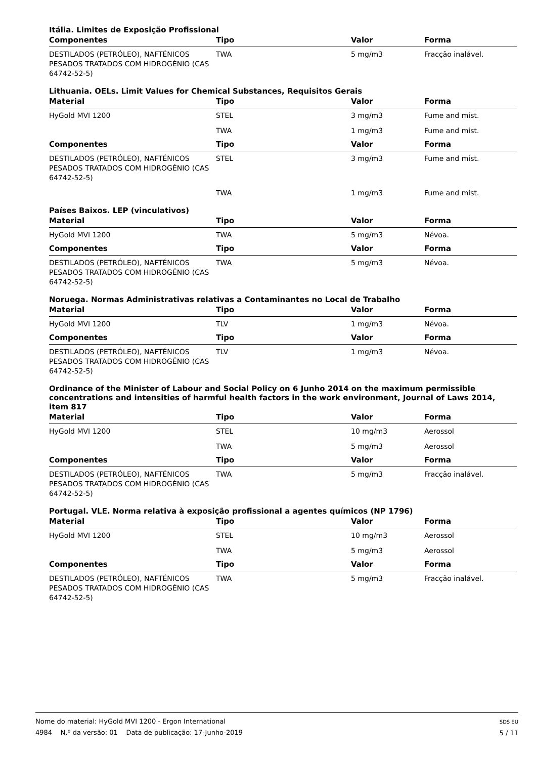Itália. Limites de Exposição Profissional
| Componentes | Tipo | Valor | Forma |
| --- | --- | --- | --- |
| DESTILADOS (PETRÓLEO), NAFTÉNICOS PESADOS TRATADOS COM HIDROGÉNIO (CAS 64742-52-5) | TWA | 5 mg/m3 | Fracção inalável. |
Lithuania. OELs. Limit Values for Chemical Substances, Requisitos Gerais
| Material | Tipo | Valor | Forma |
| --- | --- | --- | --- |
| HyGold MVI 1200 | STEL | 3 mg/m3 | Fume and mist. |
| | TWA | 1 mg/m3 | Fume and mist. |
| Componentes | Tipo | Valor | Forma |
| DESTILADOS (PETRÓLEO), NAFTÉNICOS PESADOS TRATADOS COM HIDROGÉNIO (CAS 64742-52-5) | STEL | 3 mg/m3 | Fume and mist. |
| | TWA | 1 mg/m3 | Fume and mist. |
Países Baixos. LEP (vinculativos)
| Material | Tipo | Valor | Forma |
| --- | --- | --- | --- |
| HyGold MVI 1200 | TWA | 5 mg/m3 | Névoa. |
| Componentes | Tipo | Valor | Forma |
| DESTILADOS (PETRÓLEO), NAFTÉNICOS PESADOS TRATADOS COM HIDROGÉNIO (CAS 64742-52-5) | TWA | 5 mg/m3 | Névoa. |
Noruega. Normas Administrativas relativas a Contaminantes no Local de Trabalho
| Material | Tipo | Valor | Forma |
| --- | --- | --- | --- |
| HyGold MVI 1200 | TLV | 1 mg/m3 | Névoa. |
| Componentes | Tipo | Valor | Forma |
| DESTILADOS (PETRÓLEO), NAFTÉNICOS PESADOS TRATADOS COM HIDROGÉNIO (CAS 64742-52-5) | TLV | 1 mg/m3 | Névoa. |
Ordinance of the Minister of Labour and Social Policy on 6 Junho 2014 on the maximum permissible concentrations and intensities of harmful health factors in the work environment, Journal of Laws 2014, item 817
| Material | Tipo | Valor | Forma |
| --- | --- | --- | --- |
| HyGold MVI 1200 | STEL | 10 mg/m3 | Aerossol |
| | TWA | 5 mg/m3 | Aerossol |
| Componentes | Tipo | Valor | Forma |
| DESTILADOS (PETRÓLEO), NAFTÉNICOS PESADOS TRATADOS COM HIDROGÉNIO (CAS 64742-52-5) | TWA | 5 mg/m3 | Fracção inalável. |
Portugal. VLE. Norma relativa à exposição profissional a agentes químicos (NP 1796)
| Material | Tipo | Valor | Forma |
| --- | --- | --- | --- |
| HyGold MVI 1200 | STEL | 10 mg/m3 | Aerossol |
| | TWA | 5 mg/m3 | Aerossol |
| Componentes | Tipo | Valor | Forma |
| DESTILADOS (PETRÓLEO), NAFTÉNICOS PESADOS TRATADOS COM HIDROGÉNIO (CAS 64742-52-5) | TWA | 5 mg/m3 | Fracção inalável. |
SDS EU
5 / 11
Nome do material: HyGold MVI 1200 - Ergon International
4984 N.º da versão: 01 Data de publicação: 17-Junho-2019